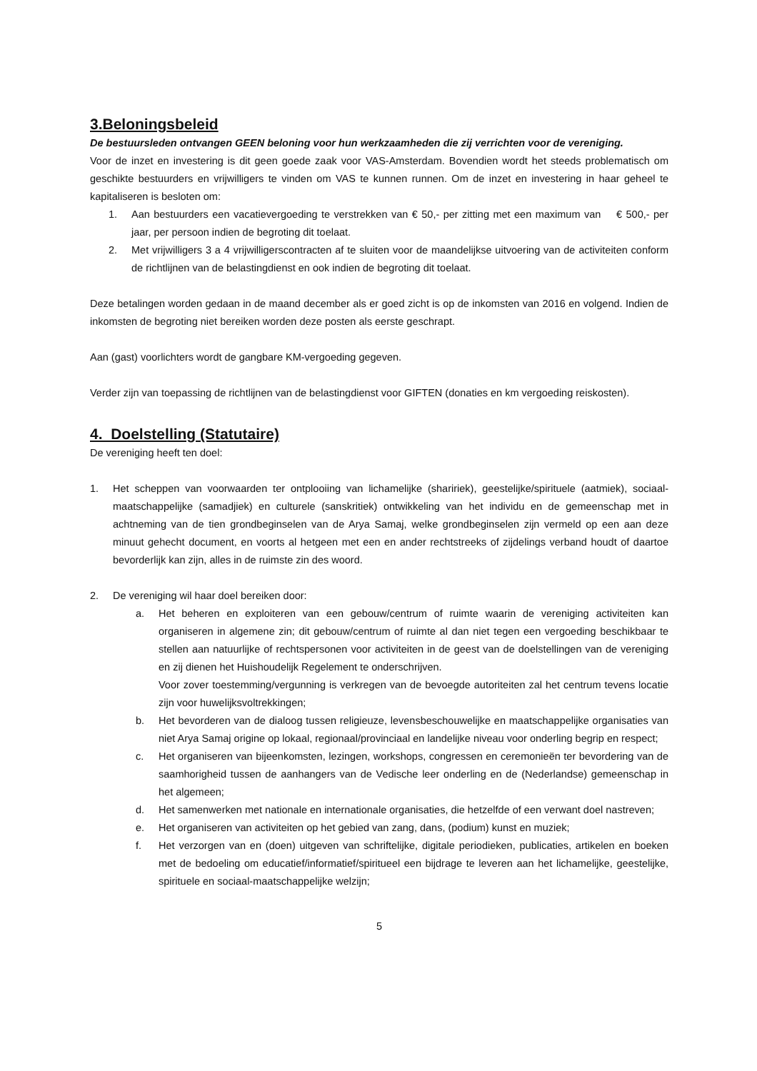3.Beloningsbeleid
De bestuursleden ontvangen GEEN beloning voor hun werkzaamheden die zij verrichten voor de vereniging.
Voor de inzet en investering is dit geen goede zaak voor VAS-Amsterdam. Bovendien wordt het steeds problematisch om geschikte bestuurders en vrijwilligers te vinden om VAS te kunnen runnen. Om de inzet en investering in haar geheel te kapitaliseren is besloten om:
1. Aan bestuurders een vacatievergoeding te verstrekken van € 50,- per zitting met een maximum van € 500,- per jaar, per persoon indien de begroting dit toelaat.
2. Met vrijwilligers 3 a 4 vrijwilligerscontracten af te sluiten voor de maandelijkse uitvoering van de activiteiten conform de richtlijnen van de belastingdienst en ook indien de begroting dit toelaat.
Deze betalingen worden gedaan in de maand december als er goed zicht is op de inkomsten van 2016 en volgend. Indien de inkomsten de begroting niet bereiken worden deze posten als eerste geschrapt.
Aan (gast) voorlichters wordt de gangbare KM-vergoeding gegeven.
Verder zijn van toepassing de richtlijnen van de belastingdienst voor GIFTEN (donaties en km vergoeding reiskosten).
4. Doelstelling (Statutaire)
De vereniging heeft ten doel:
1. Het scheppen van voorwaarden ter ontplooiing van lichamelijke (shaririek), geestelijke/spirituele (aatmiek), sociaal-maatschappelijke (samadjiek) en culturele (sanskritiek) ontwikkeling van het individu en de gemeenschap met in achtneming van de tien grondbeginselen van de Arya Samaj, welke grondbeginselen zijn vermeld op een aan deze minuut gehecht document, en voorts al hetgeen met een en ander rechtstreeks of zijdelings verband houdt of daartoe bevorderlijk kan zijn, alles in de ruimste zin des woord.
2. De vereniging wil haar doel bereiken door:
a. Het beheren en exploiteren van een gebouw/centrum of ruimte waarin de vereniging activiteiten kan organiseren in algemene zin; dit gebouw/centrum of ruimte al dan niet tegen een vergoeding beschikbaar te stellen aan natuurlijke of rechtspersonen voor activiteiten in de geest van de doelstellingen van de vereniging en zij dienen het Huishoudelijk Regelement te onderschrijven.
Voor zover toestemming/vergunning is verkregen van de bevoegde autoriteiten zal het centrum tevens locatie zijn voor huwelijksvoltrekkingen;
b. Het bevorderen van de dialoog tussen religieuze, levensbeschouwelijke en maatschappelijke organisaties van niet Arya Samaj origine op lokaal, regionaal/provinciaal en landelijke niveau voor onderling begrip en respect;
c. Het organiseren van bijeenkomsten, lezingen, workshops, congressen en ceremonieën ter bevordering van de saamhorigheid tussen de aanhangers van de Vedische leer onderling en de (Nederlandse) gemeenschap in het algemeen;
d. Het samenwerken met nationale en internationale organisaties, die hetzelfde of een verwant doel nastreven;
e. Het organiseren van activiteiten op het gebied van zang, dans, (podium) kunst en muziek;
f. Het verzorgen van en (doen) uitgeven van schriftelijke, digitale periodieken, publicaties, artikelen en boeken met de bedoeling om educatief/informatief/spiritueel een bijdrage te leveren aan het lichamelijke, geestelijke, spirituele en sociaal-maatschappelijke welzijn;
5